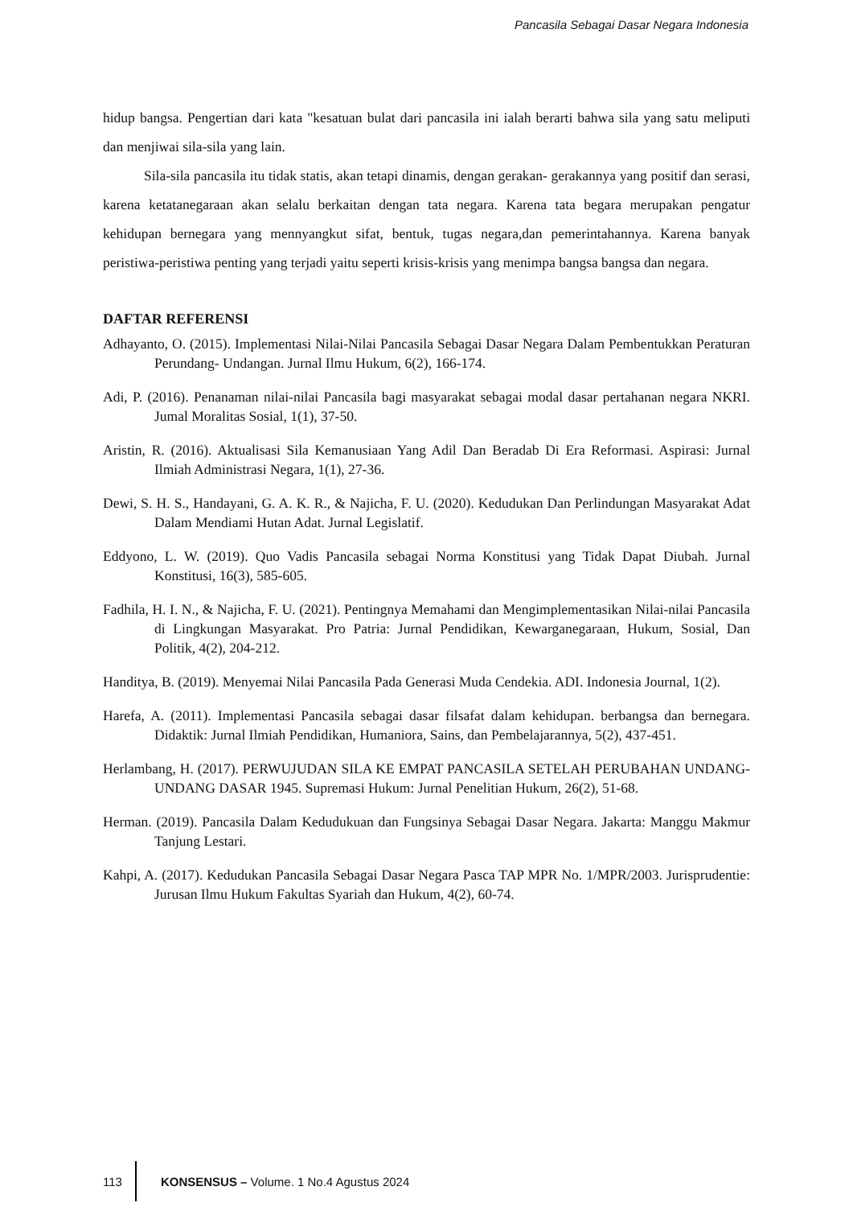Pancasila Sebagai Dasar Negara Indonesia
hidup bangsa. Pengertian dari kata "kesatuan bulat dari pancasila ini ialah berarti bahwa sila yang satu meliputi dan menjiwai sila-sila yang lain.
Sila-sila pancasila itu tidak statis, akan tetapi dinamis, dengan gerakan- gerakannya yang positif dan serasi, karena ketatanegaraan akan selalu berkaitan dengan tata negara. Karena tata begara merupakan pengatur kehidupan bernegara yang mennyangkut sifat, bentuk, tugas negara,dan pemerintahannya. Karena banyak peristiwa-peristiwa penting yang terjadi yaitu seperti krisis-krisis yang menimpa bangsa bangsa dan negara.
DAFTAR REFERENSI
Adhayanto, O. (2015). Implementasi Nilai-Nilai Pancasila Sebagai Dasar Negara Dalam Pembentukkan Peraturan Perundang- Undangan. Jurnal Ilmu Hukum, 6(2), 166-174.
Adi, P. (2016). Penanaman nilai-nilai Pancasila bagi masyarakat sebagai modal dasar pertahanan negara NKRI. Jumal Moralitas Sosial, 1(1), 37-50.
Aristin, R. (2016). Aktualisasi Sila Kemanusiaan Yang Adil Dan Beradab Di Era Reformasi. Aspirasi: Jurnal Ilmiah Administrasi Negara, 1(1), 27-36.
Dewi, S. H. S., Handayani, G. A. K. R., & Najicha, F. U. (2020). Kedudukan Dan Perlindungan Masyarakat Adat Dalam Mendiami Hutan Adat. Jurnal Legislatif.
Eddyono, L. W. (2019). Quo Vadis Pancasila sebagai Norma Konstitusi yang Tidak Dapat Diubah. Jurnal Konstitusi, 16(3), 585-605.
Fadhila, H. I. N., & Najicha, F. U. (2021). Pentingnya Memahami dan Mengimplementasikan Nilai-nilai Pancasila di Lingkungan Masyarakat. Pro Patria: Jurnal Pendidikan, Kewarganegaraan, Hukum, Sosial, Dan Politik, 4(2), 204-212.
Handitya, B. (2019). Menyemai Nilai Pancasila Pada Generasi Muda Cendekia. ADI. Indonesia Journal, 1(2).
Harefa, A. (2011). Implementasi Pancasila sebagai dasar filsafat dalam kehidupan. berbangsa dan bernegara. Didaktik: Jurnal Ilmiah Pendidikan, Humaniora, Sains, dan Pembelajarannya, 5(2), 437-451.
Herlambang, H. (2017). PERWUJUDAN SILA KE EMPAT PANCASILA SETELAH PERUBAHAN UNDANG-UNDANG DASAR 1945. Supremasi Hukum: Jurnal Penelitian Hukum, 26(2), 51-68.
Herman. (2019). Pancasila Dalam Kedudukuan dan Fungsinya Sebagai Dasar Negara. Jakarta: Manggu Makmur Tanjung Lestari.
Kahpi, A. (2017). Kedudukan Pancasila Sebagai Dasar Negara Pasca TAP MPR No. 1/MPR/2003. Jurisprudentie: Jurusan Ilmu Hukum Fakultas Syariah dan Hukum, 4(2), 60-74.
113
KONSENSUS – Volume. 1 No.4 Agustus 2024